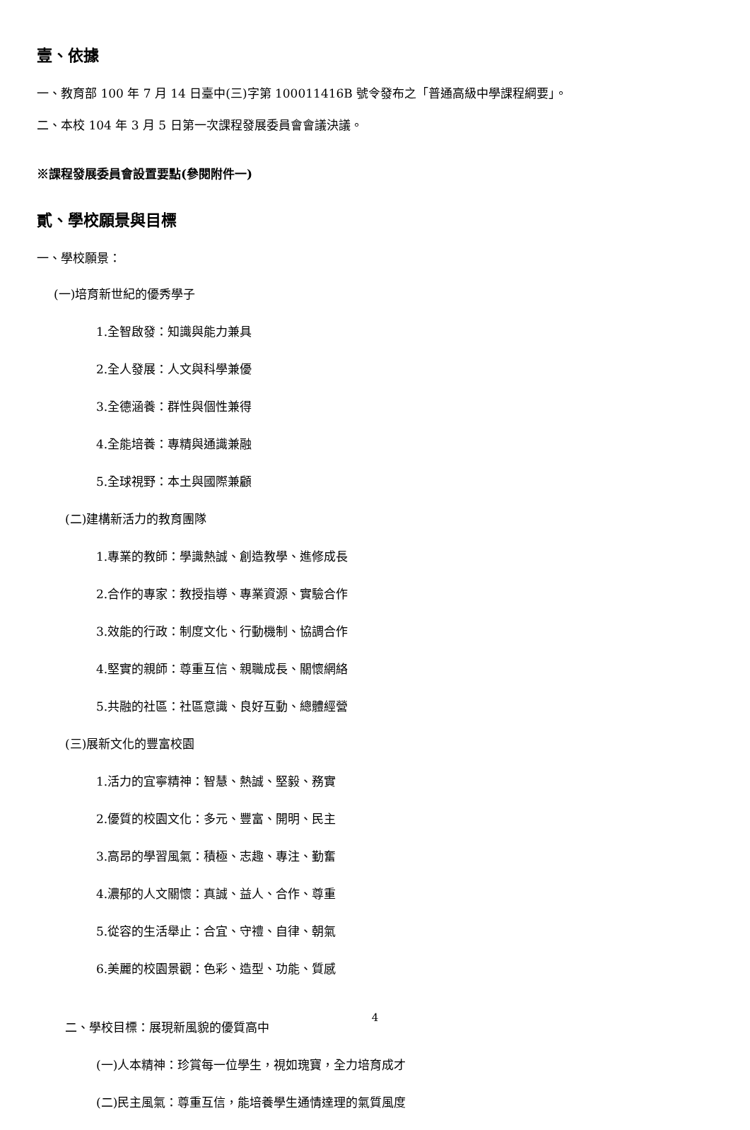壹、依據
一、教育部 100 年 7 月 14 日臺中(三)字第 100011416B 號令發布之「普通高級中學課程綱要」。
二、本校 104 年 3 月 5 日第一次課程發展委員會會議決議。
※課程發展委員會設置要點(參閱附件一)
貳、學校願景與目標
一、學校願景：
(一)培育新世紀的優秀學子
1.全智啟發：知識與能力兼具
2.全人發展：人文與科學兼優
3.全德涵養：群性與個性兼得
4.全能培養：專精與通識兼融
5.全球視野：本土與國際兼顧
(二)建構新活力的教育團隊
1.專業的教師：學識熱誠、創造教學、進修成長
2.合作的專家：教授指導、專業資源、實驗合作
3.效能的行政：制度文化、行動機制、協調合作
4.堅實的親師：尊重互信、親職成長、關懷網絡
5.共融的社區：社區意識、良好互動、總體經營
(三)展新文化的豐富校園
1.活力的宜寧精神：智慧、熱誠、堅毅、務實
2.優質的校園文化：多元、豐富、開明、民主
3.高昂的學習風氣：積極、志趣、專注、勤奮
4.濃郁的人文關懷：真誠、益人、合作、尊重
5.從容的生活舉止：合宜、守禮、自律、朝氣
6.美麗的校園景觀：色彩、造型、功能、質感
二、學校目標：展現新風貌的優質高中
(一)人本精神：珍賞每一位學生，視如瑰寶，全力培育成才
(二)民主風氣：尊重互信，能培養學生通情達理的氣質風度
4